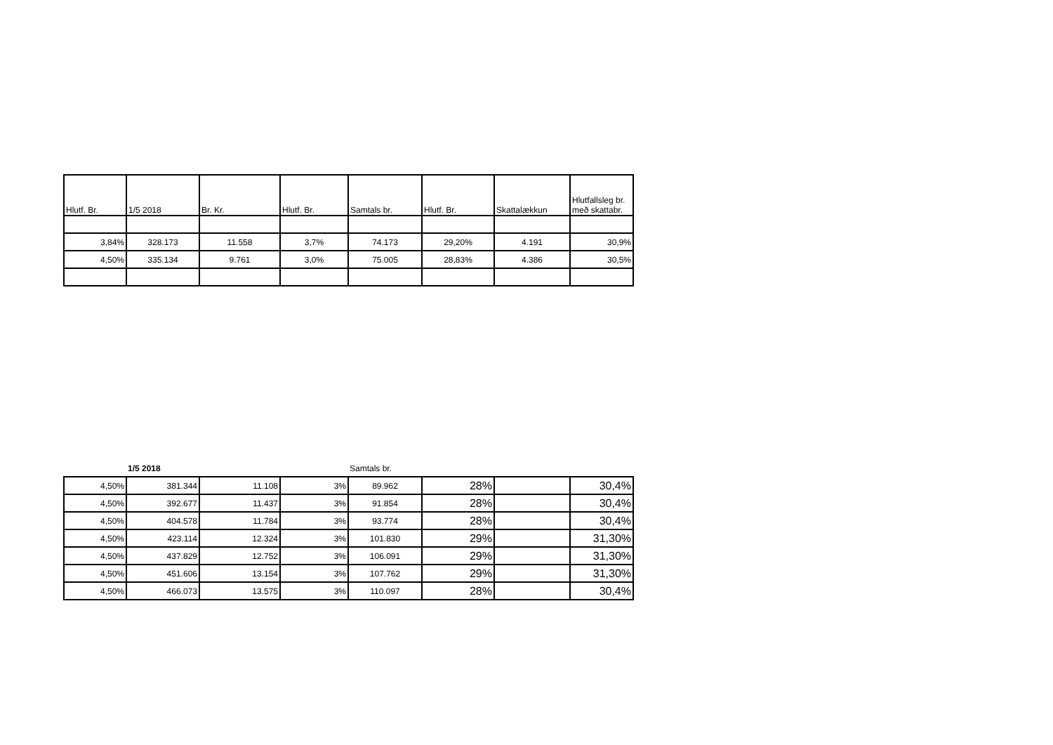| Hlutf. Br. | 1/5 2018 | Br. Kr. | Hlutf. Br. | Samtals br. | Hlutf. Br. | Skattalækkun | Hlutfallsleg br. með skattabr. |
| --- | --- | --- | --- | --- | --- | --- | --- |
| 3,84% | 328.173 | 11.558 | 3,7% | 74.173 | 29,20% | 4.191 | 30,9% |
| 4,50% | 335.134 | 9.761 | 3,0% | 75.005 | 28,83% | 4.386 | 30,5% |
| | 1/5 2018 | | | Samtals br. | | | |
| 4,50% | 381.344 | 11.108 | 3% | 89.962 | 28% | | 30,4% |
| 4,50% | 392.677 | 11.437 | 3% | 91.854 | 28% | | 30,4% |
| 4,50% | 404.578 | 11.784 | 3% | 93.774 | 28% | | 30,4% |
| 4,50% | 423.114 | 12.324 | 3% | 101.830 | 29% | | 31,30% |
| 4,50% | 437.829 | 12.752 | 3% | 106.091 | 29% | | 31,30% |
| 4,50% | 451.606 | 13.154 | 3% | 107.762 | 29% | | 31,30% |
| 4,50% | 466.073 | 13.575 | 3% | 110.097 | 28% | | 30,4% |